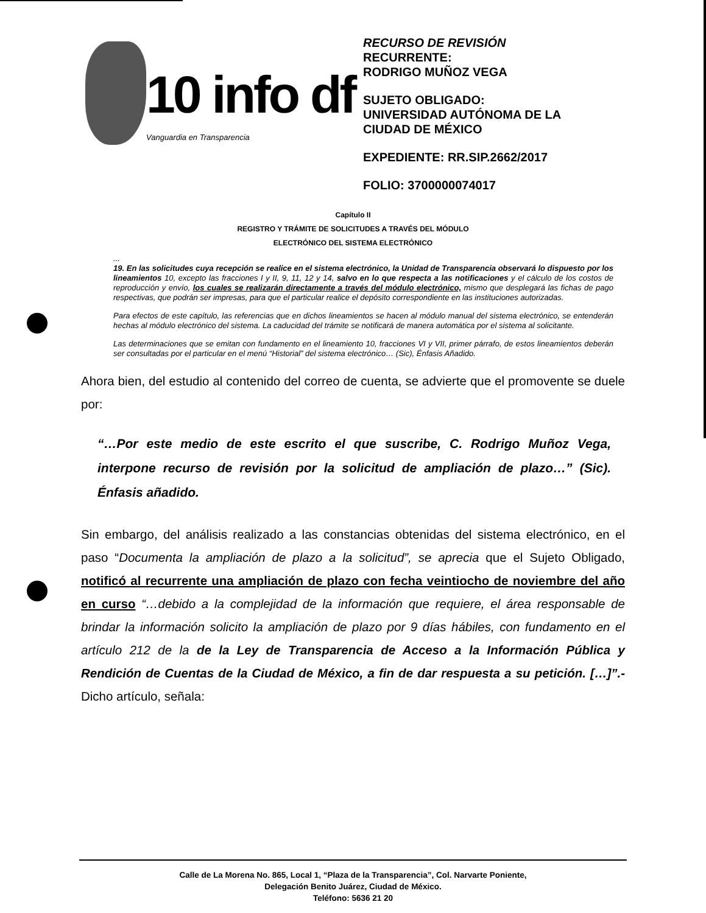10 info df
Vanguardia en Transparencia
RECURSO DE REVISIÓN
RECURRENTE:
RODRIGO MUÑOZ VEGA
SUJETO OBLIGADO:
UNIVERSIDAD AUTÓNOMA DE LA
CIUDAD DE MÉXICO
EXPEDIENTE: RR.SIP.2662/2017
FOLIO: 3700000074017
Capítulo II
REGISTRO Y TRÁMITE DE SOLICITUDES A TRAVÉS DEL MÓDULO
ELECTRÓNICO DEL SISTEMA ELECTRÓNICO
...
19. En las solicitudes cuya recepción se realice en el sistema electrónico, la Unidad de Transparencia observará lo dispuesto por los lineamientos 10, excepto las fracciones I y II, 9, 11, 12 y 14, salvo en lo que respecta a las notificaciones y el cálculo de los costos de reproducción y envío, los cuales se realizarán directamente a través del módulo electrónico, mismo que desplegará las fichas de pago respectivas, que podrán ser impresas, para que el particular realice el depósito correspondiente en las instituciones autorizadas.
Para efectos de este capítulo, las referencias que en dichos lineamientos se hacen al módulo manual del sistema electrónico, se entenderán hechas al módulo electrónico del sistema. La caducidad del trámite se notificará de manera automática por el sistema al solicitante.
Las determinaciones que se emitan con fundamento en el lineamiento 10, fracciones VI y VII, primer párrafo, de estos lineamientos deberán ser consultadas por el particular en el menú “Historial” del sistema electrónico… (Sic), Énfasis Añadido.
Ahora bien, del estudio al contenido del correo de cuenta, se advierte que el promovente se duele por:
“…Por este medio de este escrito el que suscribe, C. Rodrigo Muñoz Vega, interpone recurso de revisión por la solicitud de ampliación de plazo…” (Sic). Énfasis añadido.
Sin embargo, del análisis realizado a las constancias obtenidas del sistema electrónico, en el paso “Documenta la ampliación de plazo a la solicitud”, se aprecia que el Sujeto Obligado, notificó al recurrente una ampliación de plazo con fecha veintiocho de noviembre del año en curso “…debido a la complejidad de la información que requiere, el área responsable de brindar la información solicito la ampliación de plazo por 9 días hábiles, con fundamento en el artículo 212 de la de la Ley de Transparencia de Acceso a la Información Pública y Rendición de Cuentas de la Ciudad de México, a fin de dar respuesta a su petición. […]”.- Dicho artículo, señala:
Calle de La Morena No. 865, Local 1, “Plaza de la Transparencia”, Col. Narvarte Poniente,
Delegación Benito Juárez, Ciudad de México.
Teléfono: 5636 21 20